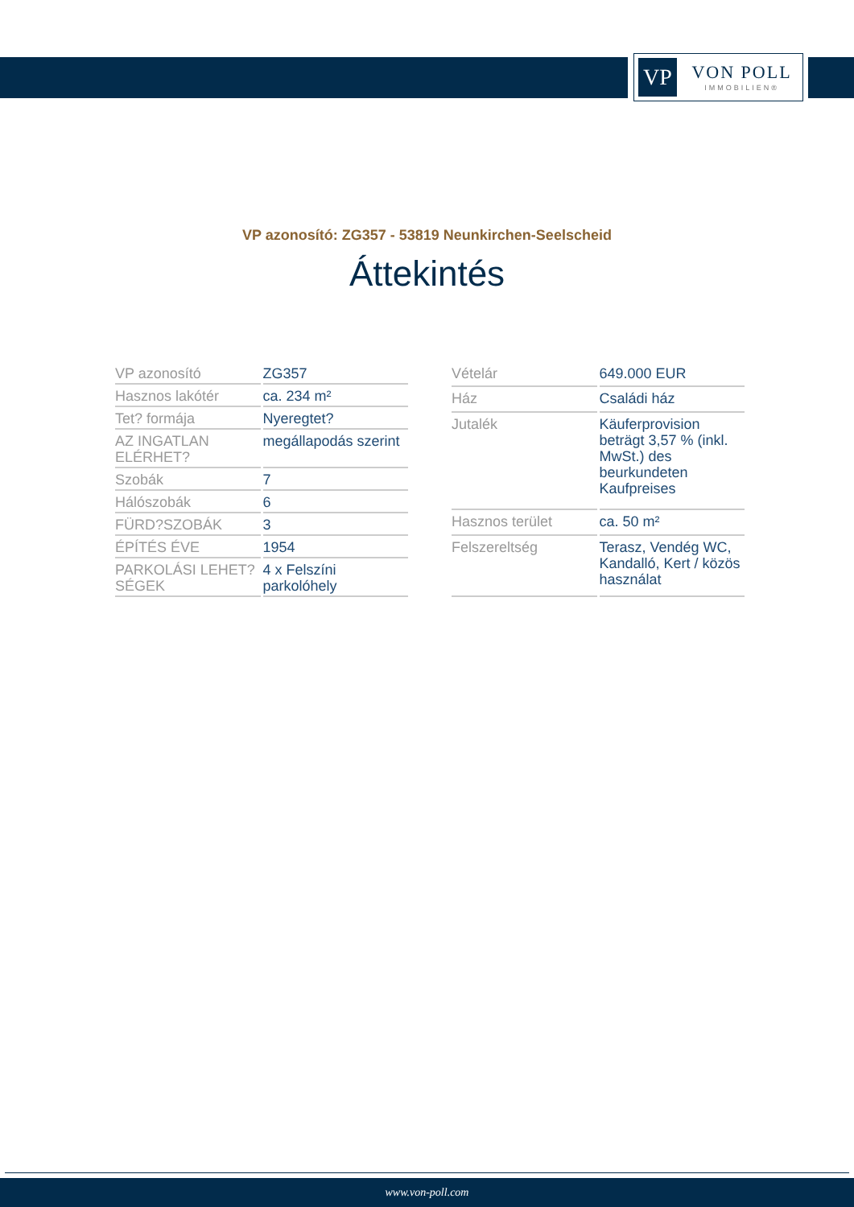VP
VON POLL
IMMOBILIEN®
VP azonosító: ZG357 - 53819 Neunkirchen-Seelscheid
Áttekintés
| VP azonosító | ZG357 |
| Hasznos lakótér | ca. 234 m² |
| Tet? formája | Nyeregtet? |
| AZ INGATLAN ELÉRHET? | megállapodás szerint |
| Szobák | 7 |
| Hálószobák | 6 |
| FÜRD?SZOBÁK | 3 |
| ÉPÍTÉS ÉVE | 1954 |
| PARKOLÁSI LEHET?SÉGEK | 4 x Felszíni parkolóhely |
| Vételár | 649.000 EUR |
| Ház | Családi ház |
| Jutalék | Käuferprovision beträgt 3,57 % (inkl. MwSt.) des beurkundeten Kaufpreises |
| Hasznos terület | ca. 50 m² |
| Felszereltség | Terasz, Vendég WC, Kandalló, Kert / közös használat |
www.von-poll.com